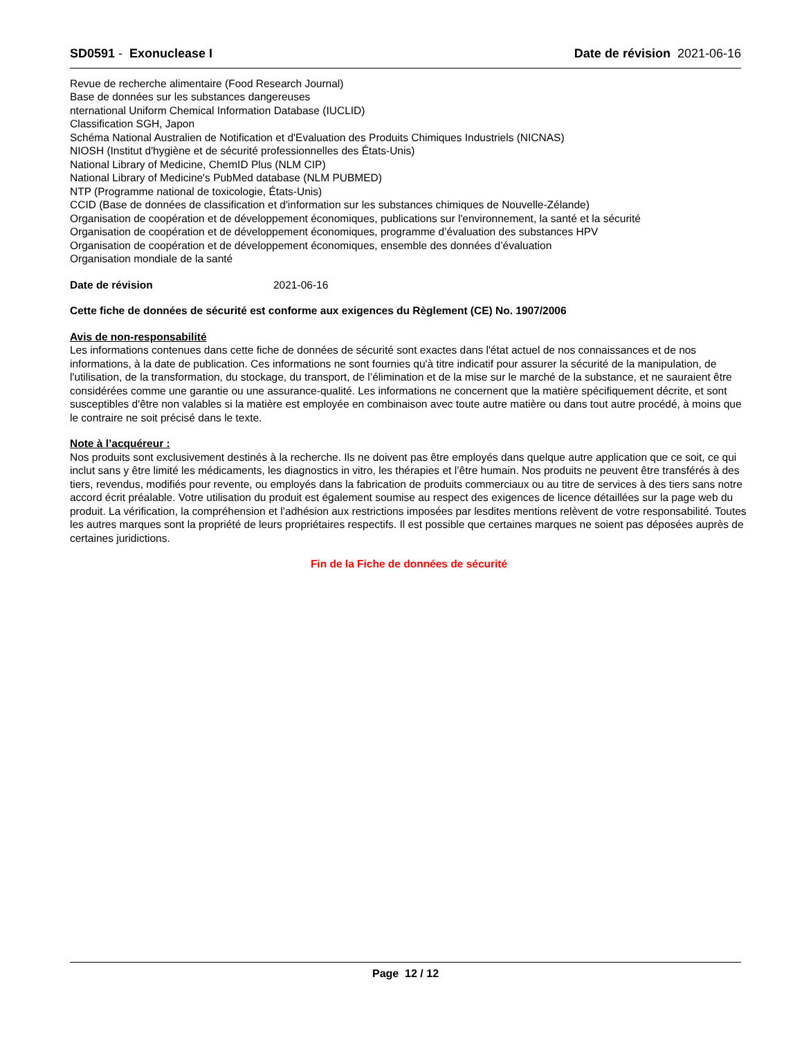SD0591 - Exonuclease I Date de révision 2021-06-16
Revue de recherche alimentaire (Food Research Journal)
Base de données sur les substances dangereuses
nternational Uniform Chemical Information Database (IUCLID)
Classification SGH, Japon
Schéma National Australien de Notification et d'Evaluation des Produits Chimiques Industriels (NICNAS)
NIOSH (Institut d'hygiène et de sécurité professionnelles des États-Unis)
National Library of Medicine, ChemID Plus (NLM CIP)
National Library of Medicine's PubMed database (NLM PUBMED)
NTP (Programme national de toxicologie, États-Unis)
CCID (Base de données de classification et d'information sur les substances chimiques de Nouvelle-Zélande)
Organisation de coopération et de développement économiques, publications sur l'environnement, la santé et la sécurité
Organisation de coopération et de développement économiques, programme d’évaluation des substances HPV
Organisation de coopération et de développement économiques, ensemble des données d’évaluation
Organisation mondiale de la santé
Date de révision 2021-06-16
Cette fiche de données de sécurité est conforme aux exigences du Règlement (CE) No. 1907/2006
Avis de non-responsabilité
Les informations contenues dans cette fiche de données de sécurité sont exactes dans l'état actuel de nos connaissances et de nos informations, à la date de publication. Ces informations ne sont fournies qu'à titre indicatif pour assurer la sécurité de la manipulation, de l'utilisation, de la transformation, du stockage, du transport, de l’élimination et de la mise sur le marché de la substance, et ne sauraient être considérées comme une garantie ou une assurance-qualité. Les informations ne concernent que la matière spécifiquement décrite, et sont susceptibles d'être non valables si la matière est employée en combinaison avec toute autre matière ou dans tout autre procédé, à moins que le contraire ne soit précisé dans le texte.
Note à l’acquéreur :
Nos produits sont exclusivement destinés à la recherche. Ils ne doivent pas être employés dans quelque autre application que ce soit, ce qui inclut sans y être limité les médicaments, les diagnostics in vitro, les thérapies et l’être humain. Nos produits ne peuvent être transférés à des tiers, revendus, modifiés pour revente, ou employés dans la fabrication de produits commerciaux ou au titre de services à des tiers sans notre accord écrit préalable. Votre utilisation du produit est également soumise au respect des exigences de licence détaillées sur la page web du produit. La vérification, la compréhension et l’adhésion aux restrictions imposées par lesdites mentions relèvent de votre responsabilité. Toutes les autres marques sont la propriété de leurs propriétaires respectifs. Il est possible que certaines marques ne soient pas déposées auprès de certaines juridictions.
Fin de la Fiche de données de sécurité
Page 12 / 12